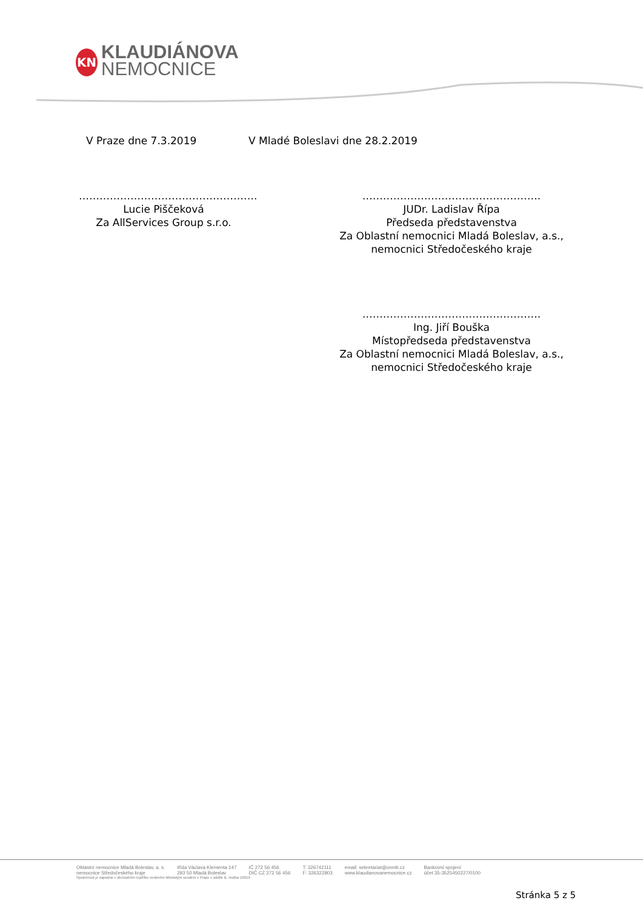KN
KLAUDIÁNOVA
NEMOCNICE
V Praze dne 7.3.2019 V Mladé Boleslavi dne 28.2.2019
…………………………………………….
Lucie Piščeková
Za AllServices Group s.r.o.
…………………………………………….
JUDr. Ladislav Řípa
Předseda představenstva
Za Oblastní nemocnici Mladá Boleslav, a.s.,
nemocnici Středočeského kraje
…………………………………………….
Ing. Jiří Bouška
Místopředseda představenstva
Za Oblastní nemocnici Mladá Boleslav, a.s.,
nemocnici Středočeského kraje
Oblastní nemocnice Mladá Boleslav, a. s.
nemocnice Středočeského kraje
třída Václava Klementa 147
293 50 Mladá Boleslav
IČ 272 56 456
DIČ CZ 272 56 456
T: 326742111
F: 326322803
email: sekretariat@onmb.cz
www.klaudianovanemocnice.cz
Bankovní spojení
účet 35-3525450227/0100
Společnost je zapsána v obchodním rejstříku vedeném Městským soudem v Praze v oddíle B, vložka 10019
Stránka 5 z 5